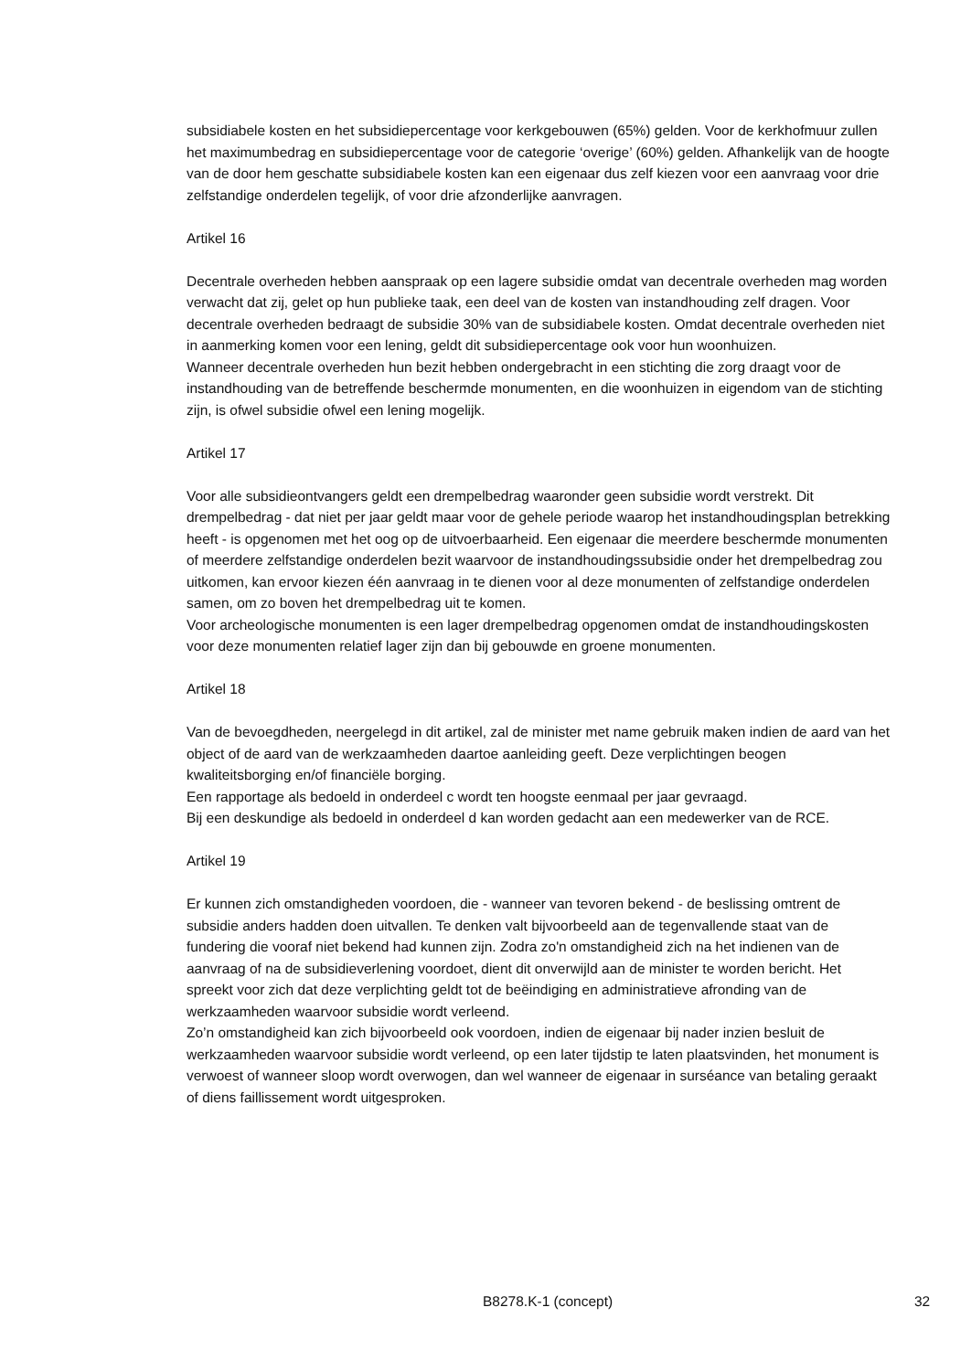subsidiabele kosten en het subsidiepercentage voor kerkgebouwen (65%) gelden. Voor de kerkhofmuur zullen het maximumbedrag en subsidiepercentage voor de categorie ‘overige’ (60%) gelden. Afhankelijk van de hoogte van de door hem geschatte subsidiabele kosten kan een eigenaar dus zelf kiezen voor een aanvraag voor drie zelfstandige onderdelen tegelijk, of voor drie afzonderlijke aanvragen.
Artikel 16
Decentrale overheden hebben aanspraak op een lagere subsidie omdat van decentrale overheden mag worden verwacht dat zij, gelet op hun publieke taak, een deel van de kosten van instandhouding zelf dragen. Voor decentrale overheden bedraagt de subsidie 30% van de subsidiabele kosten. Omdat decentrale overheden niet in aanmerking komen voor een lening, geldt dit subsidiepercentage ook voor hun woonhuizen.
Wanneer decentrale overheden hun bezit hebben ondergebracht in een stichting die zorg draagt voor de instandhouding van de betreffende beschermde monumenten, en die woonhuizen in eigendom van de stichting zijn, is ofwel subsidie ofwel een lening mogelijk.
Artikel 17
Voor alle subsidieontvangers geldt een drempelbedrag waaronder geen subsidie wordt verstrekt. Dit drempelbedrag - dat niet per jaar geldt maar voor de gehele periode waarop het instandhoudingsplan betrekking heeft - is opgenomen met het oog op de uitvoerbaarheid. Een eigenaar die meerdere beschermde monumenten of meerdere zelfstandige onderdelen bezit waarvoor de instandhoudingssubsidie onder het drempelbedrag zou uitkomen, kan ervoor kiezen één aanvraag in te dienen voor al deze monumenten of zelfstandige onderdelen samen, om zo boven het drempelbedrag uit te komen.
Voor archeologische monumenten is een lager drempelbedrag opgenomen omdat de instandhoudingskosten voor deze monumenten relatief lager zijn dan bij gebouwde en groene monumenten.
Artikel 18
Van de bevoegdheden, neergelegd in dit artikel, zal de minister met name gebruik maken indien de aard van het object of de aard van de werkzaamheden daartoe aanleiding geeft. Deze verplichtingen beogen kwaliteitsborging en/of financiële borging.
Een rapportage als bedoeld in onderdeel c wordt ten hoogste eenmaal per jaar gevraagd.
Bij een deskundige als bedoeld in onderdeel d kan worden gedacht aan een medewerker van de RCE.
Artikel 19
Er kunnen zich omstandigheden voordoen, die - wanneer van tevoren bekend - de beslissing omtrent de subsidie anders hadden doen uitvallen. Te denken valt bijvoorbeeld aan de tegenvallende staat van de fundering die vooraf niet bekend had kunnen zijn. Zodra zo'n omstandigheid zich na het indienen van de aanvraag of na de subsidieverlening voordoet, dient dit onverwijld aan de minister te worden bericht. Het spreekt voor zich dat deze verplichting geldt tot de beëindiging en administratieve afronding van de werkzaamheden waarvoor subsidie wordt verleend.
Zo’n omstandigheid kan zich bijvoorbeeld ook voordoen, indien de eigenaar bij nader inzien besluit de werkzaamheden waarvoor subsidie wordt verleend, op een later tijdstip te laten plaatsvinden, het monument is verwoest of wanneer sloop wordt overwogen, dan wel wanneer de eigenaar in surséance van betaling geraakt of diens faillissement wordt uitgesproken.
B8278.K-1 (concept) 32